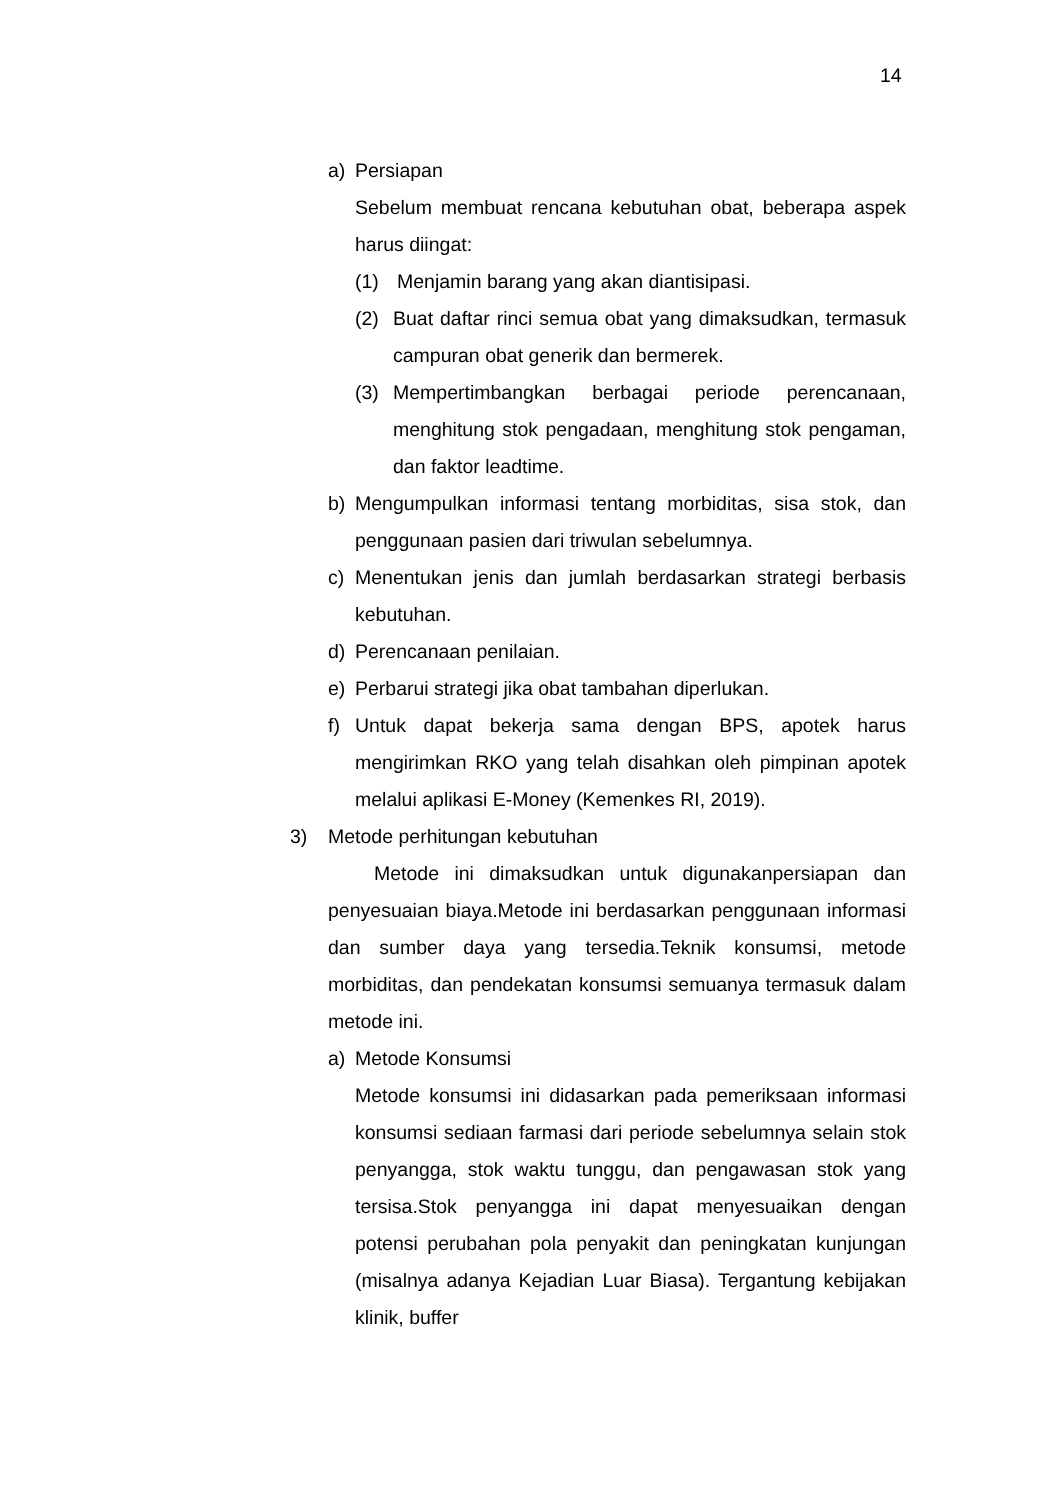14
a) Persiapan
Sebelum membuat rencana kebutuhan obat, beberapa aspek harus diingat:
(1) Menjamin barang yang akan diantisipasi.
(2) Buat daftar rinci semua obat yang dimaksudkan, termasuk campuran obat generik dan bermerek.
(3) Mempertimbangkan berbagai periode perencanaan, menghitung stok pengadaan, menghitung stok pengaman, dan faktor leadtime.
b) Mengumpulkan informasi tentang morbiditas, sisa stok, dan penggunaan pasien dari triwulan sebelumnya.
c) Menentukan jenis dan jumlah berdasarkan strategi berbasis kebutuhan.
d) Perencanaan penilaian.
e) Perbarui strategi jika obat tambahan diperlukan.
f) Untuk dapat bekerja sama dengan BPS, apotek harus mengirimkan RKO yang telah disahkan oleh pimpinan apotek melalui aplikasi E-Money (Kemenkes RI, 2019).
3) Metode perhitungan kebutuhan
Metode ini dimaksudkan untuk digunakanpersiapan dan penyesuaian biaya.Metode ini berdasarkan penggunaan informasi dan sumber daya yang tersedia.Teknik konsumsi, metode morbiditas, dan pendekatan konsumsi semuanya termasuk dalam metode ini.
a) Metode Konsumsi
Metode konsumsi ini didasarkan pada pemeriksaan informasi konsumsi sediaan farmasi dari periode sebelumnya selain stok penyangga, stok waktu tunggu, dan pengawasan stok yang tersisa.Stok penyangga ini dapat menyesuaikan dengan potensi perubahan pola penyakit dan peningkatan kunjungan (misalnya adanya Kejadian Luar Biasa). Tergantung kebijakan klinik, buffer